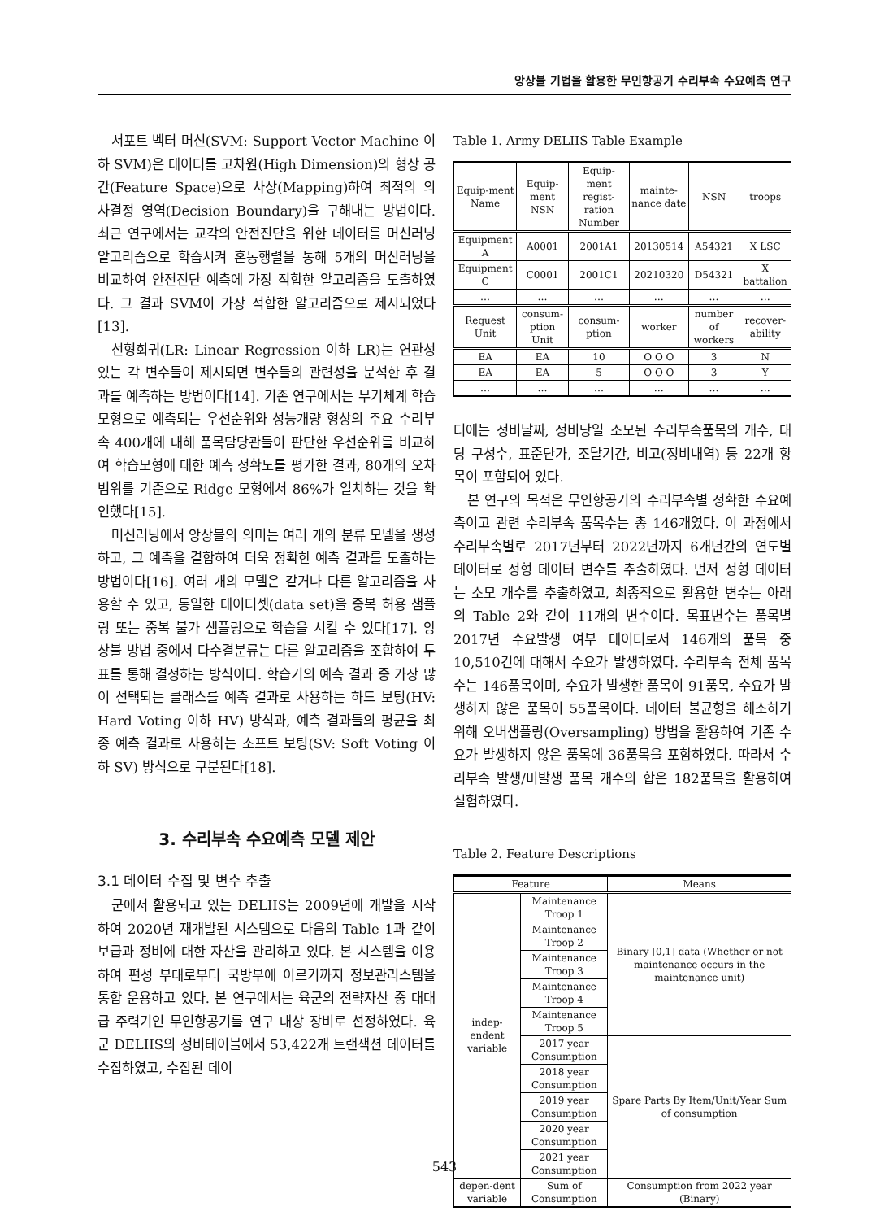앙상블 기법을 활용한 무인항공기 수리부속 수요예측 연구
서포트 벡터 머신(SVM: Support Vector Machine 이하 SVM)은 데이터를 고차원(High Dimension)의 형상 공간(Feature Space)으로 사상(Mapping)하여 최적의 의사결정 영역(Decision Boundary)을 구해내는 방법이다. 최근 연구에서는 교각의 안전진단을 위한 데이터를 머신러닝 알고리즘으로 학습시켜 혼동행렬을 통해 5개의 머신러닝을 비교하여 안전진단 예측에 가장 적합한 알고리즘을 도출하였다. 그 결과 SVM이 가장 적합한 알고리즘으로 제시되었다[13].
선형회귀(LR: Linear Regression 이하 LR)는 연관성 있는 각 변수들이 제시되면 변수들의 관련성을 분석한 후 결과를 예측하는 방법이다[14]. 기존 연구에서는 무기체계 학습모형으로 예측되는 우선순위와 성능개량 형상의 주요 수리부속 400개에 대해 품목담당관들이 판단한 우선순위를 비교하여 학습모형에 대한 예측 정확도를 평가한 결과, 80개의 오차범위를 기준으로 Ridge 모형에서 86%가 일치하는 것을 확인했다[15].
머신러닝에서 앙상블의 의미는 여러 개의 분류 모델을 생성하고, 그 예측을 결합하여 더욱 정확한 예측 결과를 도출하는 방법이다[16]. 여러 개의 모델은 같거나 다른 알고리즘을 사용할 수 있고, 동일한 데이터셋(data set)을 중복 허용 샘플링 또는 중복 불가 샘플링으로 학습을 시킬 수 있다[17]. 앙상블 방법 중에서 다수결분류는 다른 알고리즘을 조합하여 투표를 통해 결정하는 방식이다. 학습기의 예측 결과 중 가장 많이 선택되는 클래스를 예측 결과로 사용하는 하드 보팅(HV: Hard Voting 이하 HV) 방식과, 예측 결과들의 평균을 최종 예측 결과로 사용하는 소프트 보팅(SV: Soft Voting 이하 SV) 방식으로 구분된다[18].
3. 수리부속 수요예측 모델 제안
3.1 데이터 수집 및 변수 추출
군에서 활용되고 있는 DELIIS는 2009년에 개발을 시작하여 2020년 재개발된 시스템으로 다음의 Table 1과 같이 보급과 정비에 대한 자산을 관리하고 있다. 본 시스템을 이용하여 편성 부대로부터 국방부에 이르기까지 정보관리스템을 통합 운용하고 있다. 본 연구에서는 육군의 전략자산 중 대대급 주력기인 무인항공기를 연구 대상 장비로 선정하였다. 육군 DELIIS의 정비테이블에서 53,422개 트랜잭션 데이터를 수집하였고, 수집된 데이
Table 1. Army DELIIS Table Example
| Equip-ment Name | Equip-ment NSN | Equip-ment regist-ration Number | mainte-nance date | NSN | troops |
| Equipment A | A0001 | 2001A1 | 20130514 | A54321 | X LSC |
| Equipment C | C0001 | 2001C1 | 20210320 | D54321 | X battalion |
| … | … | … | … | … | … |
| Request Unit | consum-ption Unit | consum-ption | worker | number of workers | recover-ability |
| EA | EA | 10 | O O O | 3 | N |
| EA | EA | 5 | O O O | 3 | Y |
| … | … | … | … | … | … |
터에는 정비날짜, 정비당일 소모된 수리부속품목의 개수, 대당 구성수, 표준단가, 조달기간, 비고(정비내역) 등 22개 항목이 포함되어 있다.
본 연구의 목적은 무인항공기의 수리부속별 정확한 수요예측이고 관련 수리부속 품목수는 총 146개였다. 이 과정에서 수리부속별로 2017년부터 2022년까지 6개년간의 연도별 데이터로 정형 데이터 변수를 추출하였다. 먼저 정형 데이터는 소모 개수를 추출하였고, 최종적으로 활용한 변수는 아래의 Table 2와 같이 11개의 변수이다. 목표변수는 품목별 2017년 수요발생 여부 데이터로서 146개의 품목 중 10,510건에 대해서 수요가 발생하였다. 수리부속 전체 품목 수는 146품목이며, 수요가 발생한 품목이 91품목, 수요가 발생하지 않은 품목이 55품목이다. 데이터 불균형을 해소하기 위해 오버샘플링(Oversampling) 방법을 활용하여 기존 수요가 발생하지 않은 품목에 36품목을 포함하였다. 따라서 수리부속 발생/미발생 품목 개수의 합은 182품목을 활용하여 실험하였다.
Table 2. Feature Descriptions
| Feature | | Means |
| --- | --- | --- |
| indep-endent variable | Maintenance Troop 1 | Binary [0,1] data (Whether or not maintenance occurs in the maintenance unit) |
| | Maintenance Troop 2 | |
| | Maintenance Troop 3 | |
| | Maintenance Troop 4 | |
| | Maintenance Troop 5 | |
| | 2017 year Consumption | Spare Parts By Item/Unit/Year Sum of consumption |
| | 2018 year Consumption | |
| | 2019 year Consumption | |
| | 2020 year Consumption | |
| | 2021 year Consumption | |
| depen-dent variable | Sum of Consumption | Consumption from 2022 year (Binary) |
543